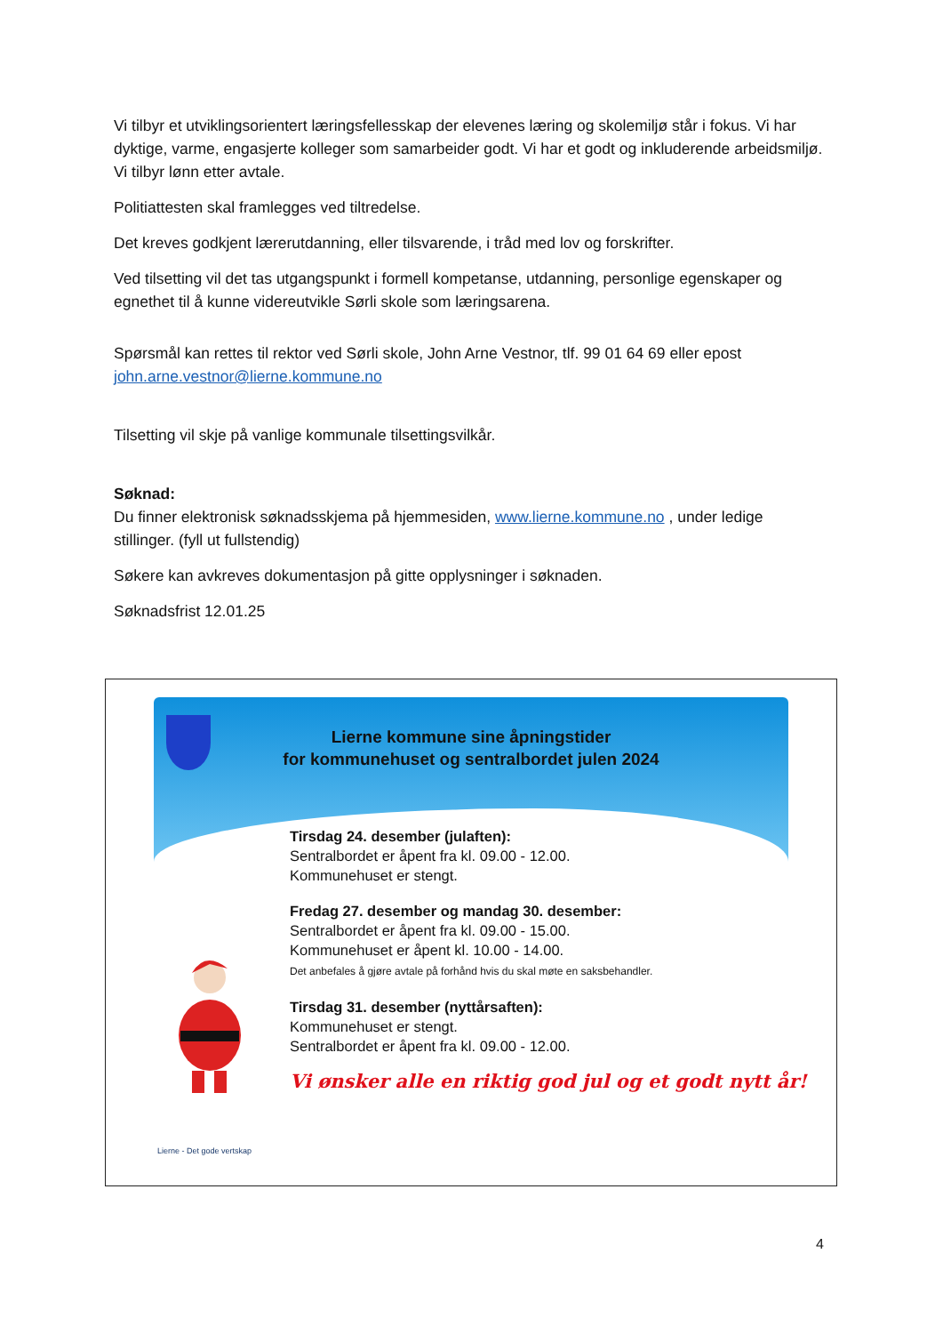Vi tilbyr et utviklingsorientert læringsfellesskap der elevenes læring og skolemiljø står i fokus. Vi har dyktige, varme, engasjerte kolleger som samarbeider godt. Vi har et godt og inkluderende arbeidsmiljø. Vi tilbyr lønn etter avtale.
Politiattesten skal framlegges ved tiltredelse.
Det kreves godkjent lærerutdanning, eller tilsvarende, i tråd med lov og forskrifter.
Ved tilsetting vil det tas utgangspunkt i formell kompetanse, utdanning, personlige egenskaper og egnethet til å kunne videreutvikle Sørli skole som læringsarena.
Spørsmål kan rettes til rektor ved Sørli skole, John Arne Vestnor, tlf. 99 01 64 69 eller epost john.arne.vestnor@lierne.kommune.no
Tilsetting vil skje på vanlige kommunale tilsettingsvilkår.
Søknad:
Du finner elektronisk søknadsskjema på hjemmesiden, www.lierne.kommune.no , under ledige stillinger. (fyll ut fullstendig)
Søkere kan avkreves dokumentasjon på gitte opplysninger i søknaden.
Søknadsfrist 12.01.25
Lierne kommune sine åpningstider
for kommunehuset og sentralbordet julen 2024
Tirsdag 24. desember (julaften):
Sentralbordet er åpent fra kl. 09.00 - 12.00.
Kommunehuset er stengt.
Fredag 27. desember og mandag 30. desember:
Sentralbordet er åpent fra kl. 09.00 - 15.00.
Kommunehuset er åpent kl. 10.00 - 14.00.
Det anbefales å gjøre avtale på forhånd hvis du skal møte en saksbehandler.
Tirsdag 31. desember (nyttårsaften):
Kommunehuset er stengt.
Sentralbordet er åpent fra kl. 09.00 - 12.00.
Vi ønsker alle en riktig god jul og et godt nytt år!
Lierne - Det gode vertskap
4